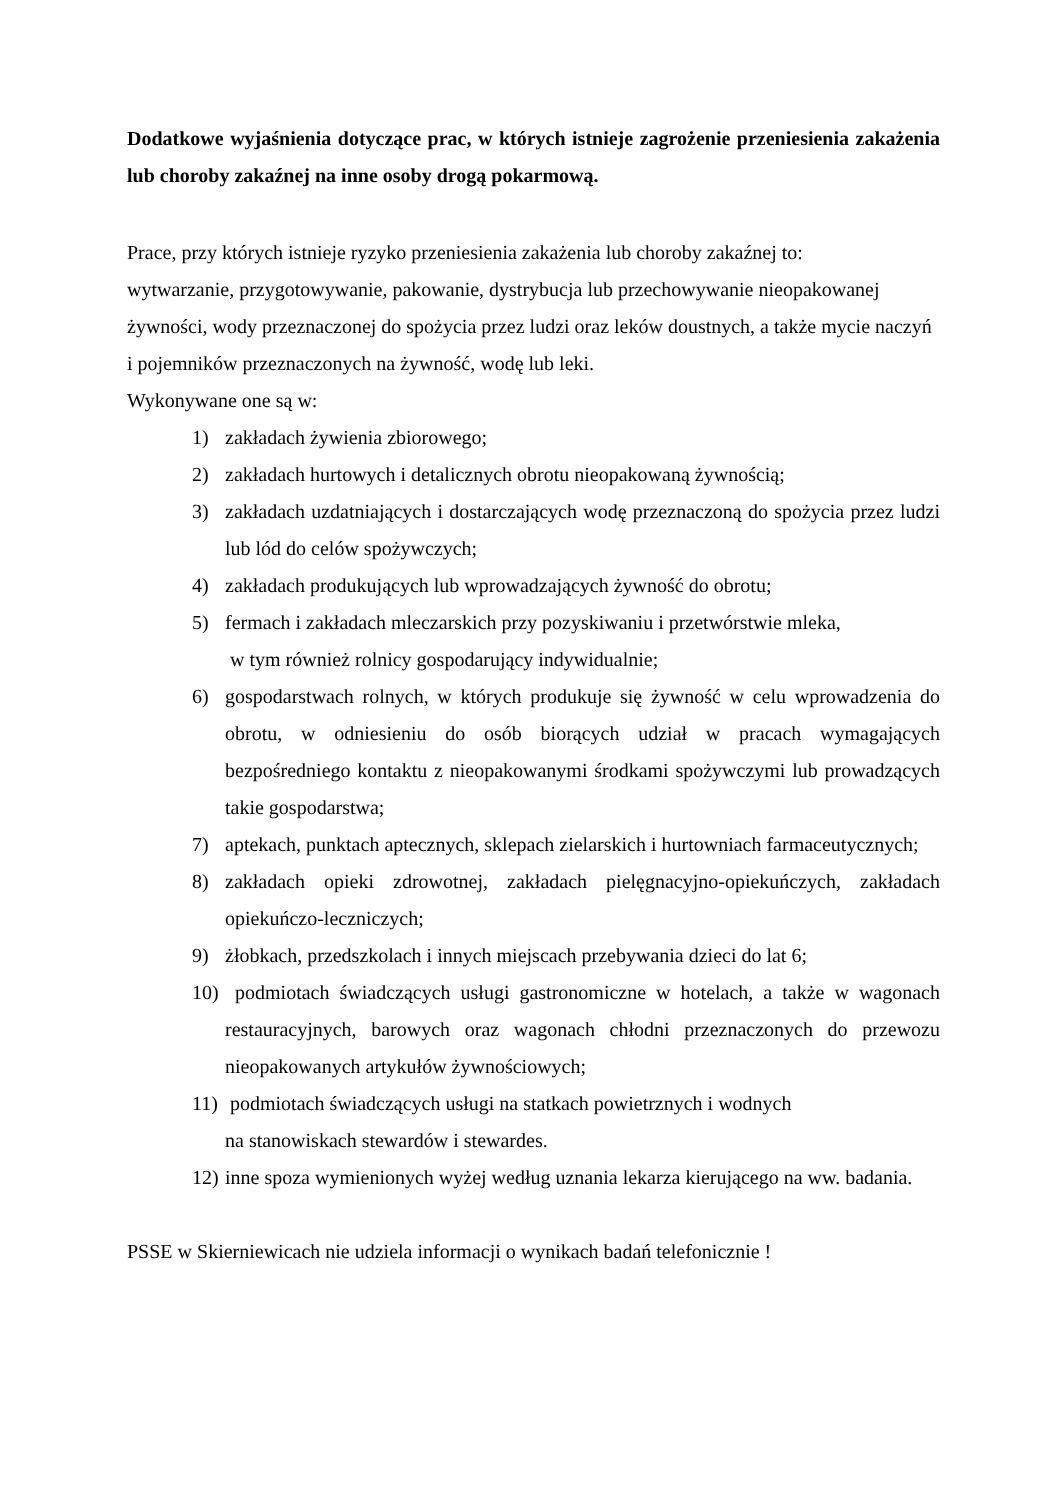Dodatkowe wyjaśnienia dotyczące prac, w których istnieje zagrożenie przeniesienia zakażenia lub choroby zakaźnej na inne osoby drogą pokarmową.
Prace, przy których istnieje ryzyko przeniesienia zakażenia lub choroby zakaźnej to:
wytwarzanie, przygotowywanie, pakowanie, dystrybucja lub przechowywanie nieopakowanej żywności, wody przeznaczonej do spożycia przez ludzi oraz leków doustnych, a także mycie naczyń i pojemników przeznaczonych na żywność, wodę lub leki.
Wykonywane one są w:
1) zakładach żywienia zbiorowego;
2) zakładach hurtowych i detalicznych obrotu nieopakowaną żywnością;
3) zakładach uzdatniających i dostarczających wodę przeznaczoną do spożycia przez ludzi lub lód do celów spożywczych;
4) zakładach produkujących lub wprowadzających żywność do obrotu;
5) fermach i zakładach mleczarskich przy pozyskiwaniu i przetwórstwie mleka,
w tym również rolnicy gospodarujący indywidualnie;
6) gospodarstwach rolnych, w których produkuje się żywność w celu wprowadzenia do obrotu, w odniesieniu do osób biorących udział w pracach wymagających bezpośredniego kontaktu z nieopakowanymi środkami spożywczymi lub prowadzących takie gospodarstwa;
7) aptekach, punktach aptecznych, sklepach zielarskich i hurtowniach farmaceutycznych;
8) zakładach opieki zdrowotnej, zakładach pielęgnacyjno-opiekuńczych, zakładach opiekuńczo-leczniczych;
9) żłobkach, przedszkolach i innych miejscach przebywania dzieci do lat 6;
10) podmiotach świadczących usługi gastronomiczne w hotelach, a także w wagonach restauracyjnych, barowych oraz wagonach chłodni przeznaczonych do przewozu nieopakowanych artykułów żywnościowych;
11) podmiotach świadczących usługi na statkach powietrznych i wodnych
na stanowiskach stewardów i stewardes.
12) inne spoza wymienionych wyżej według uznania lekarza kierującego na ww. badania.
PSSE w Skierniewicach nie udziela informacji o wynikach badań telefonicznie !